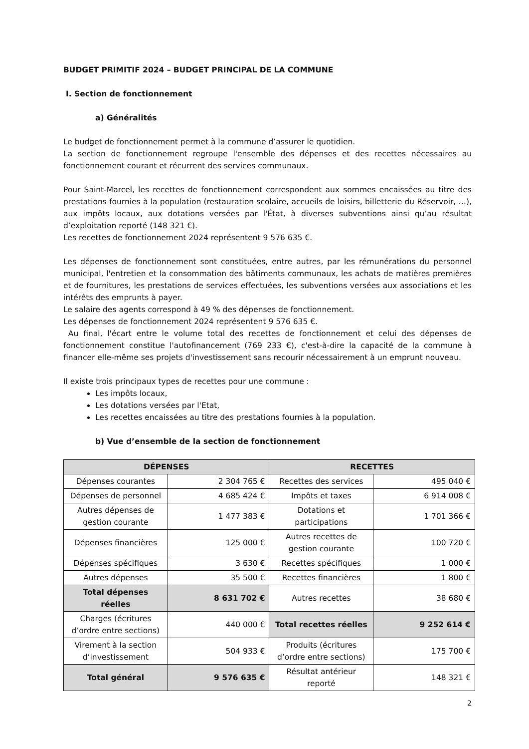BUDGET PRIMITIF 2024 – BUDGET PRINCIPAL DE LA COMMUNE
I. Section de fonctionnement
a) Généralités
Le budget de fonctionnement permet à la commune d’assurer le quotidien.
La section de fonctionnement regroupe l'ensemble des dépenses et des recettes nécessaires au fonctionnement courant et récurrent des services communaux.
Pour Saint-Marcel, les recettes de fonctionnement correspondent aux sommes encaissées au titre des prestations fournies à la population (restauration scolaire, accueils de loisirs, billetterie du Réservoir, …), aux impôts locaux, aux dotations versées par l'État, à diverses subventions ainsi qu’au résultat d’exploitation reporté (148 321 €).
Les recettes de fonctionnement 2024 représentent 9 576 635 €.
Les dépenses de fonctionnement sont constituées, entre autres, par les rémunérations du personnel municipal, l'entretien et la consommation des bâtiments communaux, les achats de matières premières et de fournitures, les prestations de services effectuées, les subventions versées aux associations et les intérêts des emprunts à payer.
Le salaire des agents correspond à 49 % des dépenses de fonctionnement.
Les dépenses de fonctionnement 2024 représentent 9 576 635 €.
Au final, l'écart entre le volume total des recettes de fonctionnement et celui des dépenses de fonctionnement constitue l'autofinancement (769 233 €), c'est-à-dire la capacité de la commune à financer elle-même ses projets d'investissement sans recourir nécessairement à un emprunt nouveau.
Il existe trois principaux types de recettes pour une commune :
Les impôts locaux,
Les dotations versées par l'Etat,
Les recettes encaissées au titre des prestations fournies à la population.
b) Vue d’ensemble de la section de fonctionnement
| DÉPENSES | | RECETTES | |
| --- | --- | --- | --- |
| Dépenses courantes | 2 304 765 € | Recettes des services | 495 040 € |
| Dépenses de personnel | 4 685 424 € | Impôts et taxes | 6 914 008 € |
| Autres dépenses de gestion courante | 1 477 383 € | Dotations et participations | 1 701 366 € |
| Dépenses financières | 125 000 € | Autres recettes de gestion courante | 100 720 € |
| Dépenses spécifiques | 3 630 € | Recettes spécifiques | 1 000 € |
| Autres dépenses | 35 500 € | Recettes financières | 1 800 € |
| Total dépenses réelles | 8 631 702 € | Autres recettes | 38 680 € |
| Charges (écritures d’ordre entre sections) | 440 000 € | Total recettes réelles | 9 252 614 € |
| Virement à la section d’investissement | 504 933 € | Produits (écritures d’ordre entre sections) | 175 700 € |
| Total général | 9 576 635 € | Résultat antérieur reporté | 148 321 € |
2